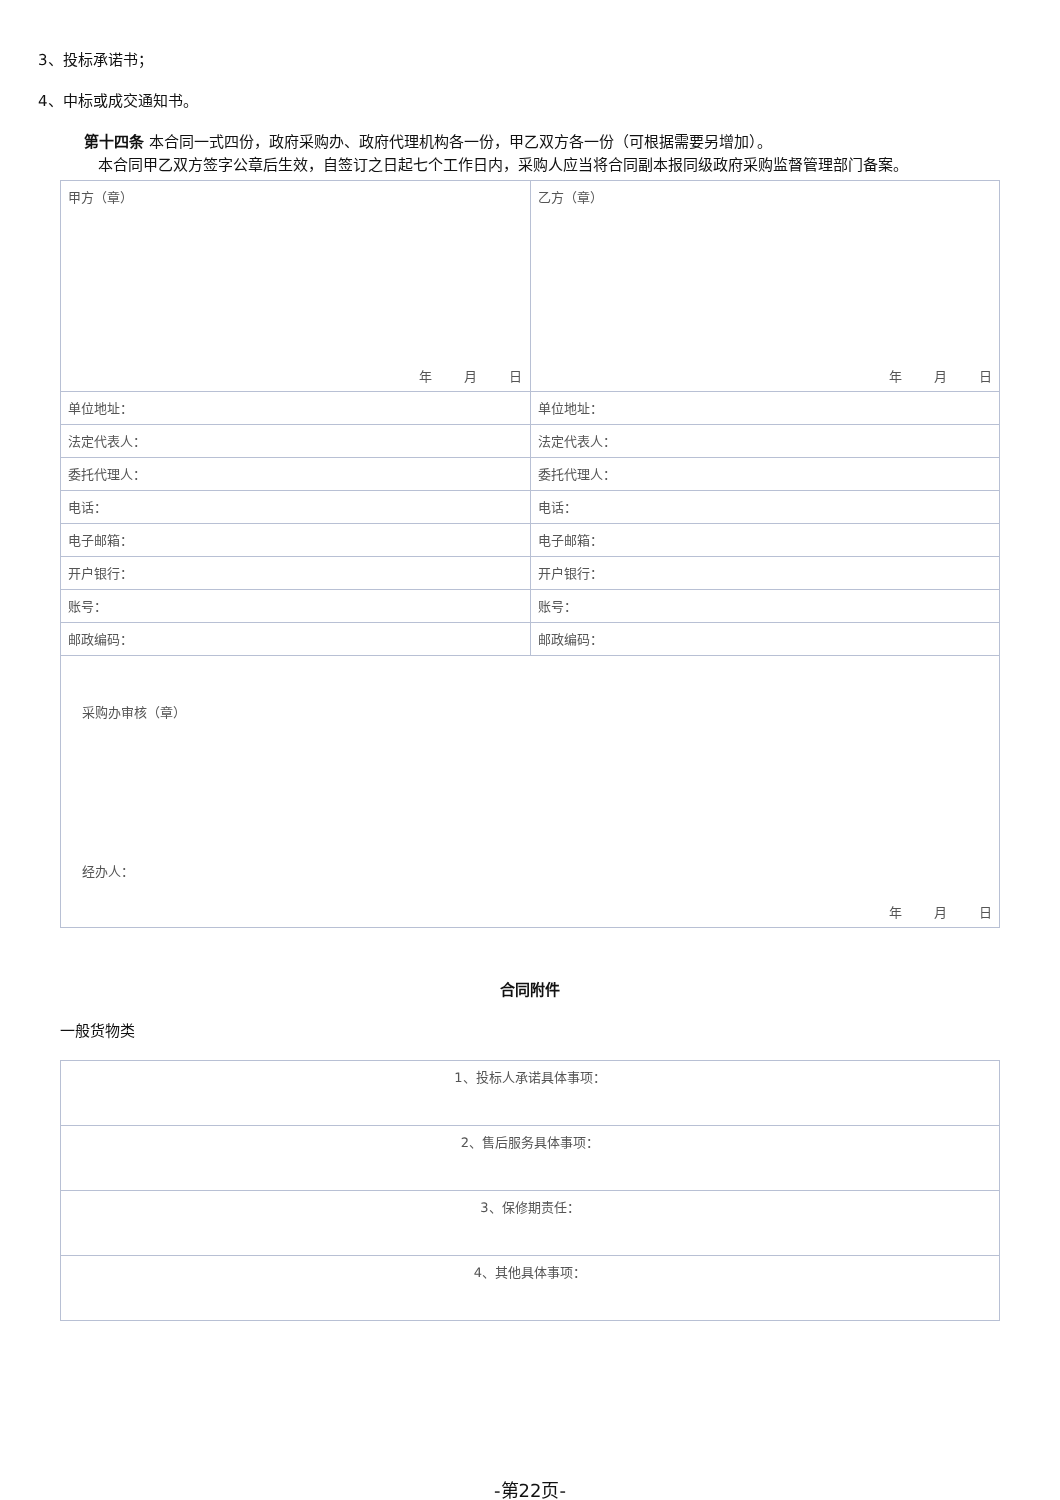3、投标承诺书；
4、中标或成交通知书。
第十四条 本合同一式四份，政府采购办、政府代理机构各一份，甲乙双方各一份（可根据需要另增加）。
本合同甲乙双方签字公章后生效，自签订之日起七个工作日内，采购人应当将合同副本报同级政府采购监督管理部门备案。
| 甲方（章） 年 月 日 | 乙方（章） 年 月 日 |
| 单位地址： | 单位地址： |
| 法定代表人： | 法定代表人： |
| 委托代理人： | 委托代理人： |
| 电话： | 电话： |
| 电子邮箱： | 电子邮箱： |
| 开户银行： | 开户银行： |
| 账号： | 账号： |
| 邮政编码： | 邮政编码： |
| 采购办审核（章） 经办人： 年 月 日 | |
合同附件
一般货物类
| 1、投标人承诺具体事项： |
| 2、售后服务具体事项： |
| 3、保修期责任： |
| 4、其他具体事项： |
-第22页-